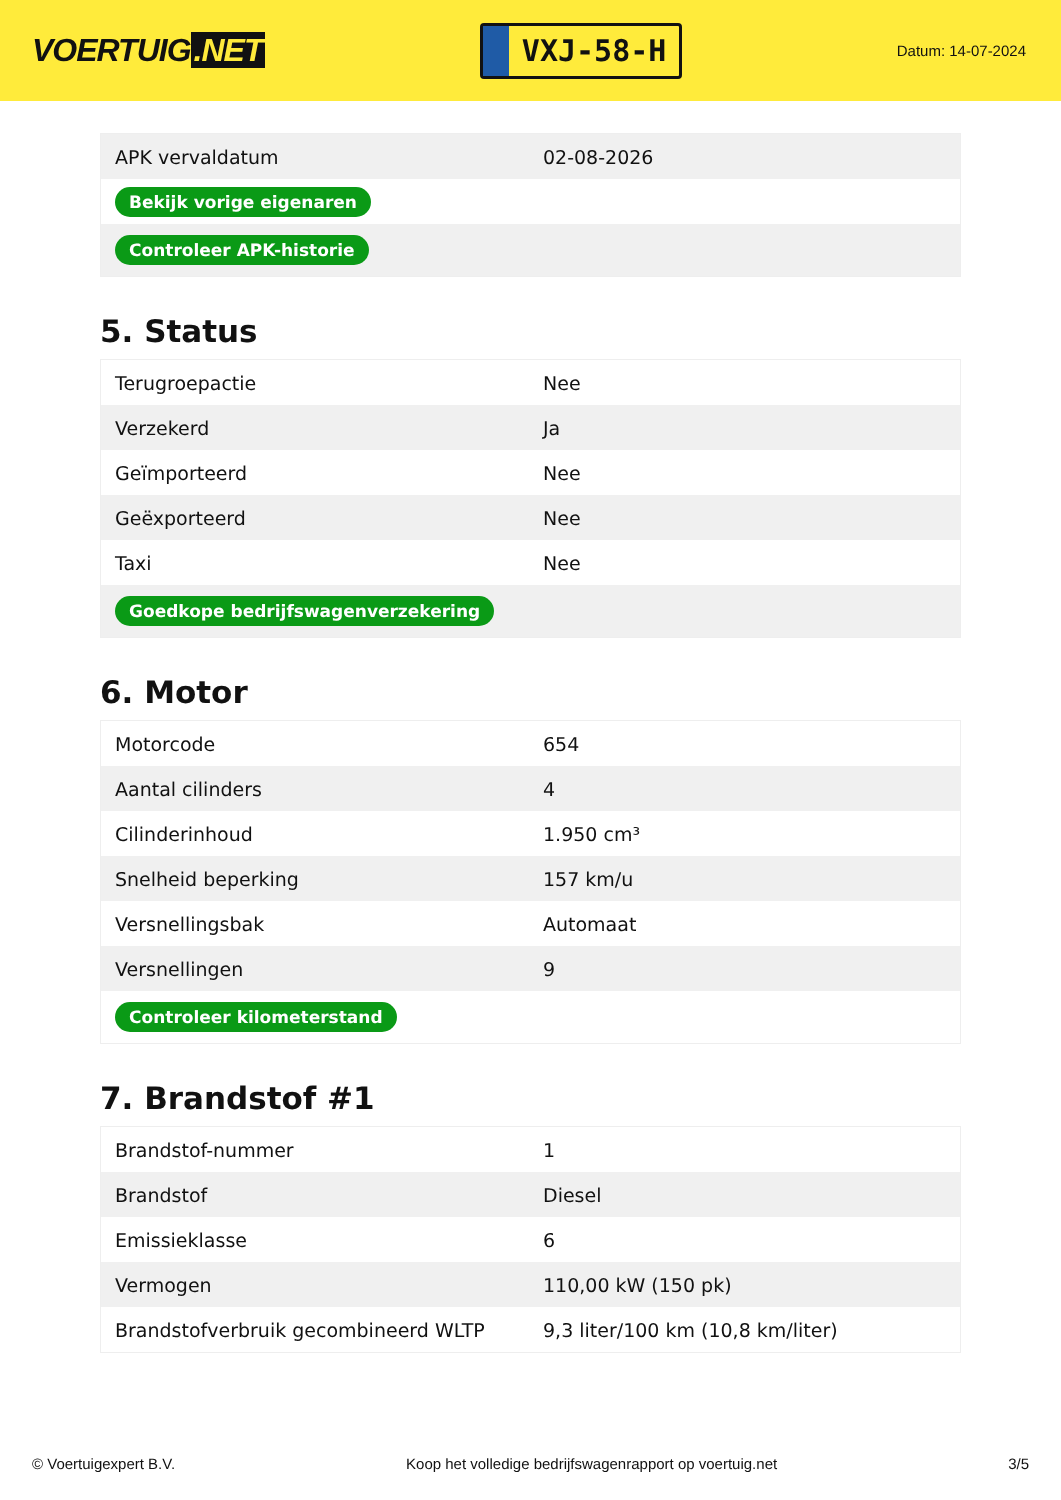VOERTUIG.NET
VXJ-58-H
Datum: 14-07-2024
| APK vervaldatum | 02-08-2026 |
| Bekijk vorige eigenaren | |
| Controleer APK-historie | |
5. Status
| Terugroepactie | Nee |
| Verzekerd | Ja |
| Geïmporteerd | Nee |
| Geëxporteerd | Nee |
| Taxi | Nee |
| Goedkope bedrijfswagenverzekering | |
6. Motor
| Motorcode | 654 |
| Aantal cilinders | 4 |
| Cilinderinhoud | 1.950 cm³ |
| Snelheid beperking | 157 km/u |
| Versnellingsbak | Automaat |
| Versnellingen | 9 |
| Controleer kilometerstand | |
7. Brandstof #1
| Brandstof-nummer | 1 |
| Brandstof | Diesel |
| Emissieklasse | 6 |
| Vermogen | 110,00 kW (150 pk) |
| Brandstofverbruik gecombineerd WLTP | 9,3 liter/100 km (10,8 km/liter) |
© Voertuigexpert B.V. Koop het volledige bedrijfswagenrapport op voertuig.net 3/5